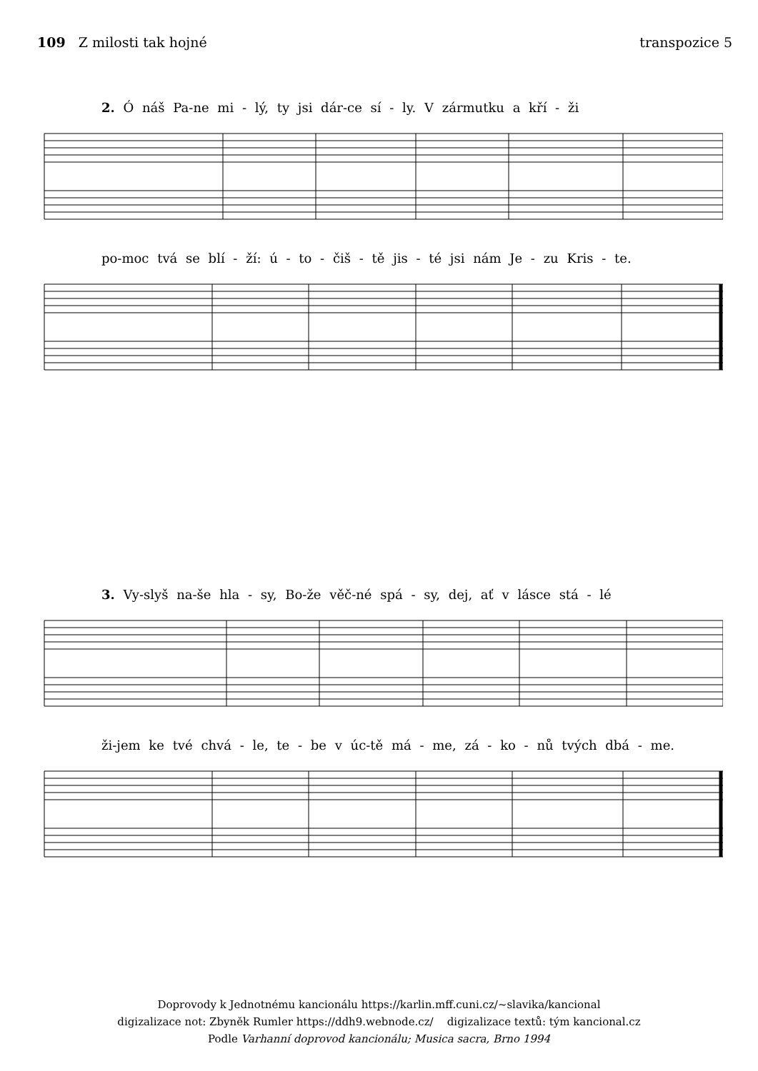109 Z milosti tak hojné transpozice 5
2. Ó náš Pa-ne mi - lý, ty jsi dár-ce sí - ly. V zármutku a kří - ži
po-moc tvá se blí - ží: ú - to - čiš - tě jis - té jsi nám Je - zu Kris - te.
3. Vy-slyš na-še hla - sy, Bo-že věč-né spá - sy, dej, ať v lásce stá - lé
ži-jem ke tvé chvá - le, te - be v úc-tě má - me, zá - ko - nů tvých dbá - me.
Doprovody k Jednotnému kancionálu https://karlin.mff.cuni.cz/~slavika/kancional
digizalizace not: Zbyněk Rumler https://ddh9.webnode.cz/ digizalizace textů: tým kancional.cz
Podle Varhanní doprovod kancionálu; Musica sacra, Brno 1994